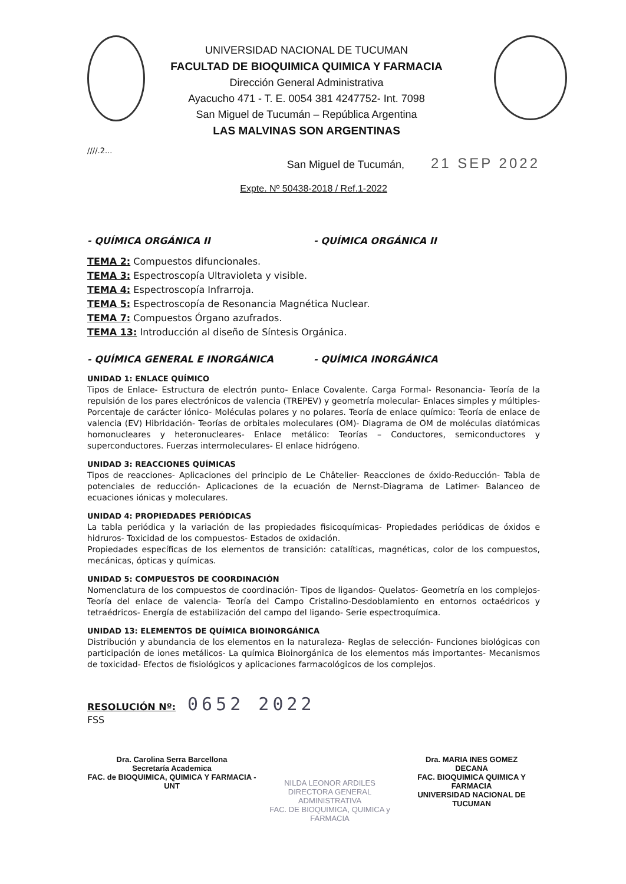UNIVERSIDAD NACIONAL DE TUCUMAN
FACULTAD DE BIOQUIMICA QUIMICA Y FARMACIA
Dirección General Administrativa
Ayacucho 471 - T. E. 0054 381 4247752- Int. 7098
San Miguel de Tucumán – República Argentina
LAS MALVINAS SON ARGENTINAS
////.2...
San Miguel de Tucumán, 21 SEP 2022
Expte. Nº 50438-2018 / Ref.1-2022
- QUÍMICA ORGÁNICA II - QUÍMICA ORGÁNICA II
TEMA 2: Compuestos difuncionales.
TEMA 3: Espectroscopía Ultravioleta y visible.
TEMA 4: Espectroscopía Infrarroja.
TEMA 5: Espectroscopía de Resonancia Magnética Nuclear.
TEMA 7: Compuestos Órgano azufrados.
TEMA 13: Introducción al diseño de Síntesis Orgánica.
- QUÍMICA GENERAL E INORGÁNICA - QUÍMICA INORGÁNICA
UNIDAD 1: ENLACE QUÍMICO
Tipos de Enlace- Estructura de electrón punto- Enlace Covalente. Carga Formal- Resonancia- Teoría de la repulsión de los pares electrónicos de valencia (TREPEV) y geometría molecular- Enlaces simples y múltiples- Porcentaje de carácter iónico- Moléculas polares y no polares. Teoría de enlace químico: Teoría de enlace de valencia (EV) Hibridación- Teorías de orbitales moleculares (OM)- Diagrama de OM de moléculas diatómicas homonucleares y heteronucleares- Enlace metálico: Teorías – Conductores, semiconductores y superconductores. Fuerzas intermoleculares- El enlace hidrógeno.
UNIDAD 3: REACCIONES QUÍMICAS
Tipos de reacciones- Aplicaciones del principio de Le Châtelier- Reacciones de óxido-Reducción- Tabla de potenciales de reducción- Aplicaciones de la ecuación de Nernst-Diagrama de Latimer- Balanceo de ecuaciones iónicas y moleculares.
UNIDAD 4: PROPIEDADES PERIÓDICAS
La tabla periódica y la variación de las propiedades fisicoquímicas- Propiedades periódicas de óxidos e hidruros- Toxicidad de los compuestos- Estados de oxidación.
Propiedades específicas de los elementos de transición: catalíticas, magnéticas, color de los compuestos, mecánicas, ópticas y químicas.
UNIDAD 5: COMPUESTOS DE COORDINACIÓN
Nomenclatura de los compuestos de coordinación- Tipos de ligandos- Quelatos- Geometría en los complejos- Teoría del enlace de valencia- Teoría del Campo Cristalino-Desdoblamiento en entornos octaédricos y tetraédricos- Energía de estabilización del campo del ligando- Serie espectroquímica.
UNIDAD 13: ELEMENTOS DE QUÍMICA BIOINORGÁNICA
Distribución y abundancia de los elementos en la naturaleza- Reglas de selección- Funciones biológicas con participación de iones metálicos- La química Bioinorgánica de los elementos más importantes- Mecanismos de toxicidad- Efectos de fisiológicos y aplicaciones farmacológicos de los complejos.
RESOLUCIÓN Nº: 0652 2022
FSS
Dra. Carolina Serra Barcellona
Secretaría Academica
FAC. de BIOQUIMICA, QUIMICA Y FARMACIA - UNT
NILDA LEONOR ARDILES
DIRECTORA GENERAL ADMINISTRATIVA
FAC. DE BIOQUIMICA, QUIMICA y FARMACIA
Dra. MARIA INES GOMEZ
DECANA
FAC. BIOQUIMICA QUIMICA Y FARMACIA
UNIVERSIDAD NACIONAL DE TUCUMAN